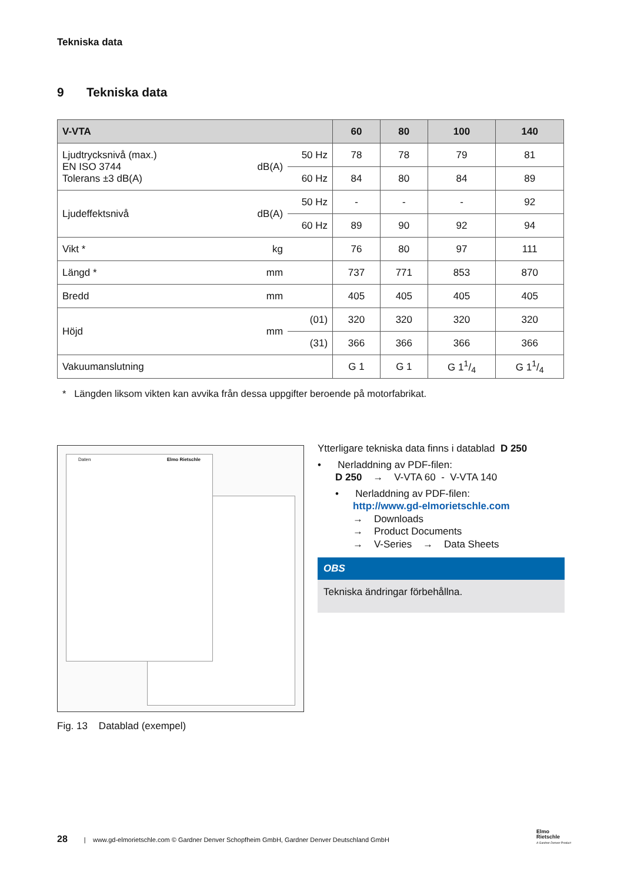Tekniska data
9 Tekniska data
| V-VTA | | | 60 | 80 | 100 | 140 |
| --- | --- | --- | --- | --- | --- | --- |
| Ljudtrycksnivå (max.) EN ISO 3744 Tolerans ±3 dB(A) | dB(A) | 50 Hz | 78 | 78 | 79 | 81 |
| | | 60 Hz | 84 | 80 | 84 | 89 |
| Ljudeffektsnivå | dB(A) | 50 Hz | - | - | - | 92 |
| | | 60 Hz | 89 | 90 | 92 | 94 |
| Vikt * | kg | | 76 | 80 | 97 | 111 |
| Längd * | mm | | 737 | 771 | 853 | 870 |
| Bredd | mm | | 405 | 405 | 405 | 405 |
| Höjd | mm | (01) | 320 | 320 | 320 | 320 |
| | | (31) | 366 | 366 | 366 | 366 |
| Vakuumanslutning | | | G 1 | G 1 | G 11/4 | G 11/4 |
* Längden liksom vikten kan avvika från dessa uppgifter beroende på motorfabrikat.
Daten Elmo Rietschle
Fig. 13 Datablad (exempel)
Ytterligare tekniska data finns i datablad D 250
• Nerladdning av PDF-filen:
D 250 → V-VTA 60 - V-VTA 140
• Nerladdning av PDF-filen:
http://www.gd-elmorietschle.com
→ Downloads
→ Product Documents
→ V-Series → Data Sheets
OBS
Tekniska ändringar förbehållna.
28 | www.gd-elmorietschle.com © Gardner Denver Schopfheim GmbH, Gardner Denver Deutschland GmbH
Elmo
Rietschle
A Gardner Denver Product